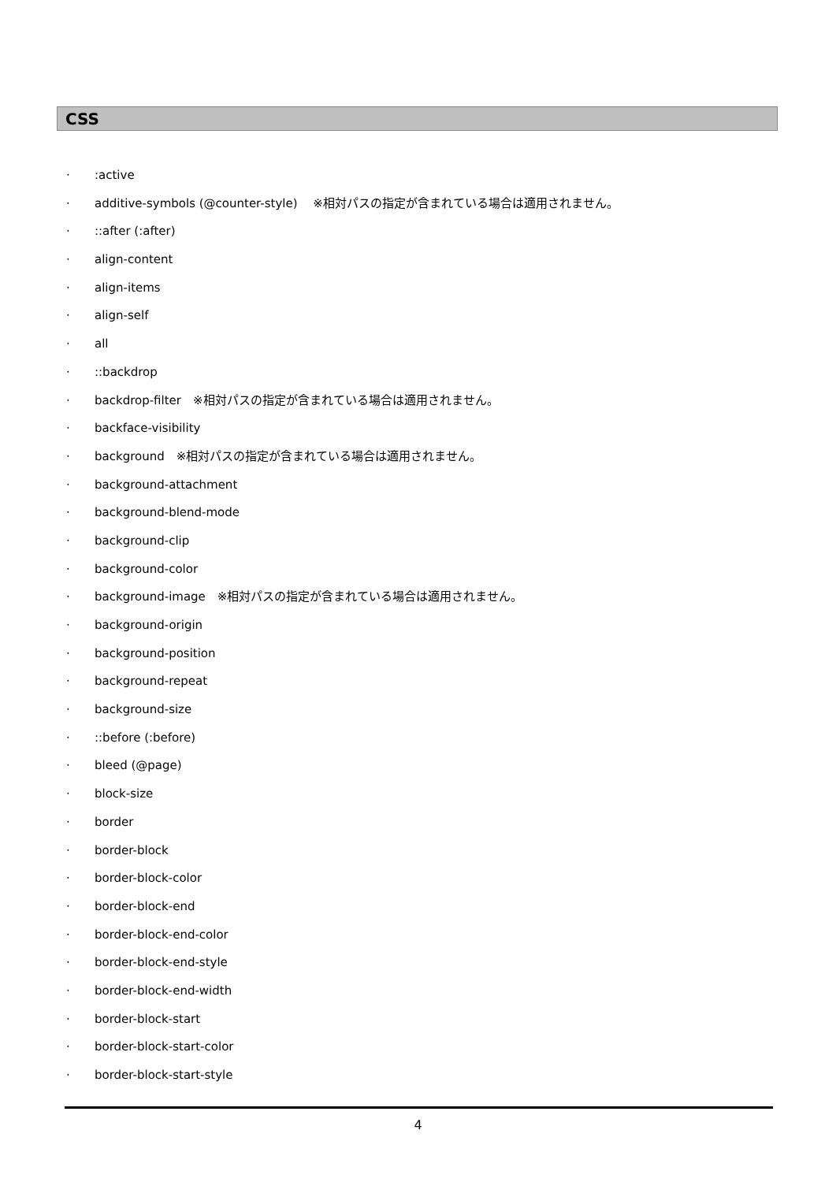CSS
·:active
· additive-symbols (@counter-style)　 ※相対パスの指定が含まれている場合は適用されません。
·::after (:after)
· align-content
· align-items
· align-self
· all
·::backdrop
· backdrop-filter　※相対パスの指定が含まれている場合は適用されません。
· backface-visibility
· background　※相対パスの指定が含まれている場合は適用されません。
· background-attachment
· background-blend-mode
· background-clip
· background-color
· background-image　※相対パスの指定が含まれている場合は適用されません。
· background-origin
· background-position
· background-repeat
· background-size
·::before (:before)
· bleed (@page)
· block-size
· border
· border-block
· border-block-color
· border-block-end
· border-block-end-color
· border-block-end-style
· border-block-end-width
· border-block-start
· border-block-start-color
· border-block-start-style
4